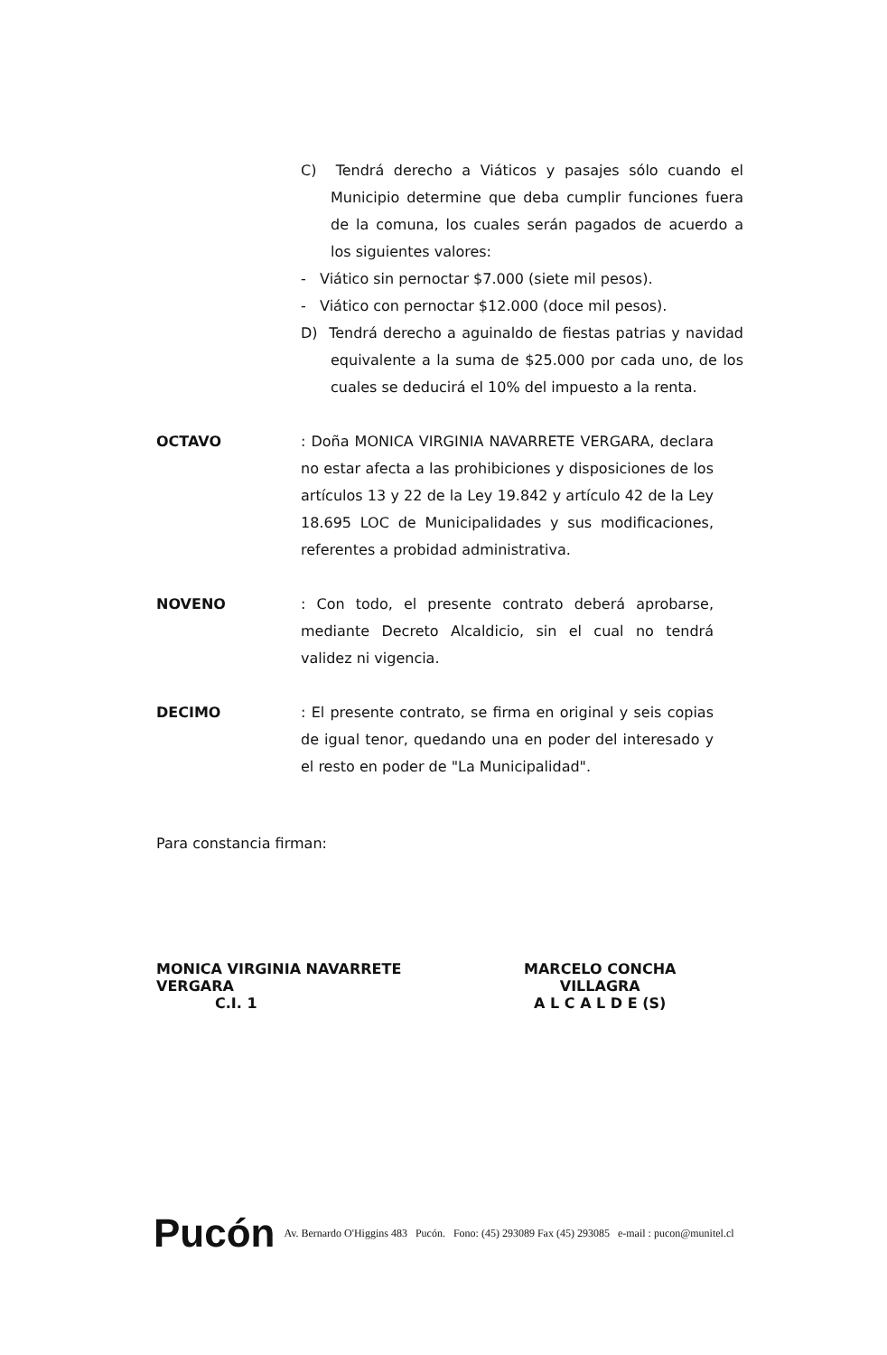C) Tendrá derecho a Viáticos y pasajes sólo cuando el Municipio determine que deba cumplir funciones fuera de la comuna, los cuales serán pagados de acuerdo a los siguientes valores:
- Viático sin pernoctar $7.000 (siete mil pesos).
- Viático con pernoctar $12.000 (doce mil pesos).
D) Tendrá derecho a aguinaldo de fiestas patrias y navidad equivalente a la suma de $25.000 por cada uno, de los cuales se deducirá el 10% del impuesto a la renta.
OCTAVO : Doña MONICA VIRGINIA NAVARRETE VERGARA, declara no estar afecta a las prohibiciones y disposiciones de los artículos 13 y 22 de la Ley 19.842 y artículo 42 de la Ley 18.695 LOC de Municipalidades y sus modificaciones, referentes a probidad administrativa.
NOVENO : Con todo, el presente contrato deberá aprobarse, mediante Decreto Alcaldicio, sin el cual no tendrá validez ni vigencia.
DECIMO : El presente contrato, se firma en original y seis copias de igual tenor, quedando una en poder del interesado y el resto en poder de "La Municipalidad".
Para constancia firman:
MONICA VIRGINIA NAVARRETE VERGARA
C.I. 1
MARCELO CONCHA VILLAGRA
A L C A L D E (S)
Pucón Av. Bernardo O'Higgins 483 Pucón. Fono: (45) 293089 Fax (45) 293085 e-mail : pucon@munitel.cl